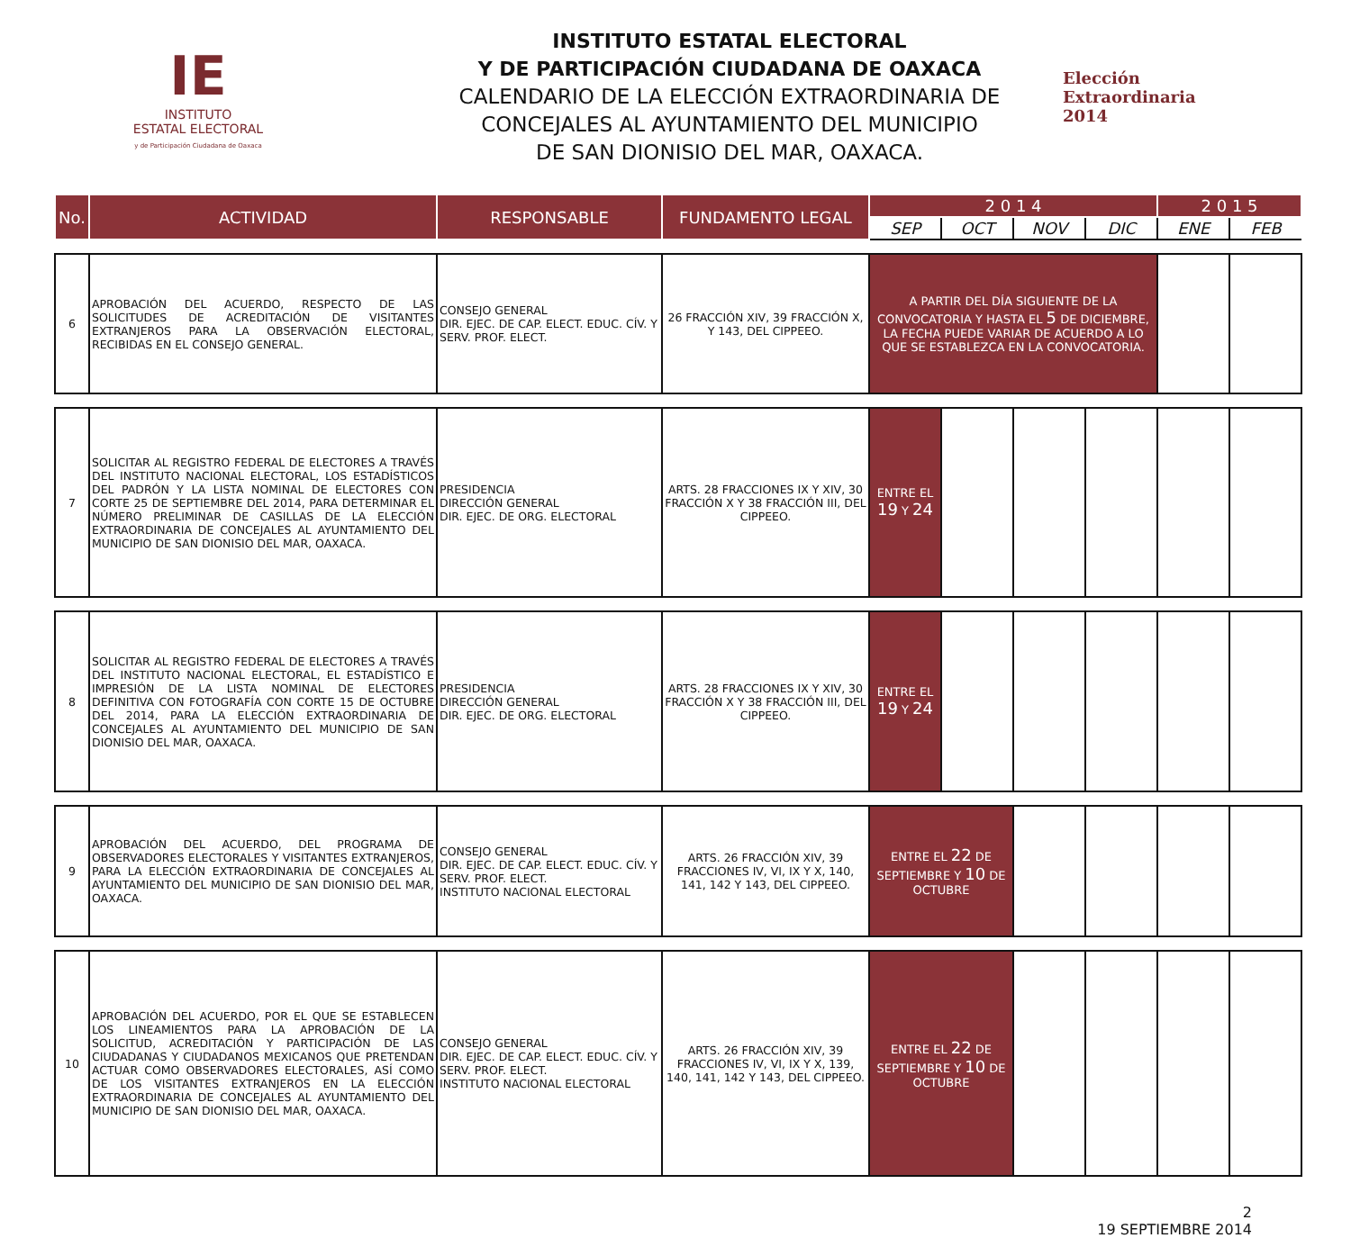IE
INSTITUTO
ESTATAL ELECTORAL
y de Participación Ciudadana de Oaxaca
INSTITUTO ESTATAL ELECTORAL
Y DE PARTICIPACIÓN CIUDADANA DE OAXACA
CALENDARIO DE LA ELECCIÓN EXTRAORDINARIA DE
CONCEJALES AL AYUNTAMIENTO DEL MUNICIPIO
DE SAN DIONISIO DEL MAR, OAXACA.
Elección
Extraordinaria
2014
| No. | ACTIVIDAD | RESPONSABLE | FUNDAMENTO LEGAL | 2 0 1 4 | | | | 2 0 1 5 | |
| --- | --- | --- | --- | --- | --- | --- | --- | --- | --- |
| | | | | SEP | OCT | NOV | DIC | ENE | FEB |
| 6 | APROBACIÓN DEL ACUERDO, RESPECTO DE LAS SOLICITUDES DE ACREDITACIÓN DE VISITANTES EXTRANJEROS PARA LA OBSERVACIÓN ELECTORAL, RECIBIDAS EN EL CONSEJO GENERAL. | CONSEJO GENERAL DIR. EJEC. DE CAP. ELECT. EDUC. CÍV. Y SERV. PROF. ELECT. | 26 FRACCIÓN XIV, 39 FRACCIÓN X, Y 143, DEL CIPPEEO. | A PARTIR DEL DÍA SIGUIENTE DE LA CONVOCATORIA Y HASTA EL 5 DE DICIEMBRE, LA FECHA PUEDE VARIAR DE ACUERDO A LO QUE SE ESTABLEZCA EN LA CONVOCATORIA. | | | | | |
| 7 | SOLICITAR AL REGISTRO FEDERAL DE ELECTORES A TRAVÉS DEL INSTITUTO NACIONAL ELECTORAL, LOS ESTADÍSTICOS DEL PADRÓN Y LA LISTA NOMINAL DE ELECTORES CON CORTE 25 DE SEPTIEMBRE DEL 2014, PARA DETERMINAR EL NÚMERO PRELIMINAR DE CASILLAS DE LA ELECCIÓN EXTRAORDINARIA DE CONCEJALES AL AYUNTAMIENTO DEL MUNICIPIO DE SAN DIONISIO DEL MAR, OAXACA. | PRESIDENCIA DIRECCIÓN GENERAL DIR. EJEC. DE ORG. ELECTORAL | ARTS. 28 FRACCIONES IX Y XIV, 30 FRACCIÓN X Y 38 FRACCIÓN III, DEL CIPPEEO. | ENTRE EL 19 Y 24 | | | | | |
| 8 | SOLICITAR AL REGISTRO FEDERAL DE ELECTORES A TRAVÉS DEL INSTITUTO NACIONAL ELECTORAL, EL ESTADÍSTICO E IMPRESIÓN DE LA LISTA NOMINAL DE ELECTORES DEFINITIVA CON FOTOGRAFÍA CON CORTE 15 DE OCTUBRE DEL 2014, PARA LA ELECCIÓN EXTRAORDINARIA DE CONCEJALES AL AYUNTAMIENTO DEL MUNICIPIO DE SAN DIONISIO DEL MAR, OAXACA. | PRESIDENCIA DIRECCIÓN GENERAL DIR. EJEC. DE ORG. ELECTORAL | ARTS. 28 FRACCIONES IX Y XIV, 30 FRACCIÓN X Y 38 FRACCIÓN III, DEL CIPPEEO. | ENTRE EL 19 Y 24 | | | | | |
| 9 | APROBACIÓN DEL ACUERDO, DEL PROGRAMA DE OBSERVADORES ELECTORALES Y VISITANTES EXTRANJEROS, PARA LA ELECCIÓN EXTRAORDINARIA DE CONCEJALES AL AYUNTAMIENTO DEL MUNICIPIO DE SAN DIONISIO DEL MAR, OAXACA. | CONSEJO GENERAL DIR. EJEC. DE CAP. ELECT. EDUC. CÍV. Y SERV. PROF. ELECT. INSTITUTO NACIONAL ELECTORAL | ARTS. 26 FRACCIÓN XIV, 39 FRACCIONES IV, VI, IX Y X, 140, 141, 142 Y 143, DEL CIPPEEO. | ENTRE EL 22 DE SEPTIEMBRE Y 10 DE OCTUBRE | | | | | |
| 10 | APROBACIÓN DEL ACUERDO, POR EL QUE SE ESTABLECEN LOS LINEAMIENTOS PARA LA APROBACIÓN DE LA SOLICITUD, ACREDITACIÓN Y PARTICIPACIÓN DE LAS CIUDADANAS Y CIUDADANOS MEXICANOS QUE PRETENDAN ACTUAR COMO OBSERVADORES ELECTORALES, ASÍ COMO DE LOS VISITANTES EXTRANJEROS EN LA ELECCIÓN EXTRAORDINARIA DE CONCEJALES AL AYUNTAMIENTO DEL MUNICIPIO DE SAN DIONISIO DEL MAR, OAXACA. | CONSEJO GENERAL DIR. EJEC. DE CAP. ELECT. EDUC. CÍV. Y SERV. PROF. ELECT. INSTITUTO NACIONAL ELECTORAL | ARTS. 26 FRACCIÓN XIV, 39 FRACCIONES IV, VI, IX Y X, 139, 140, 141, 142 Y 143, DEL CIPPEEO. | ENTRE EL 22 DE SEPTIEMBRE Y 10 DE OCTUBRE | | | | | |
2
19 SEPTIEMBRE 2014